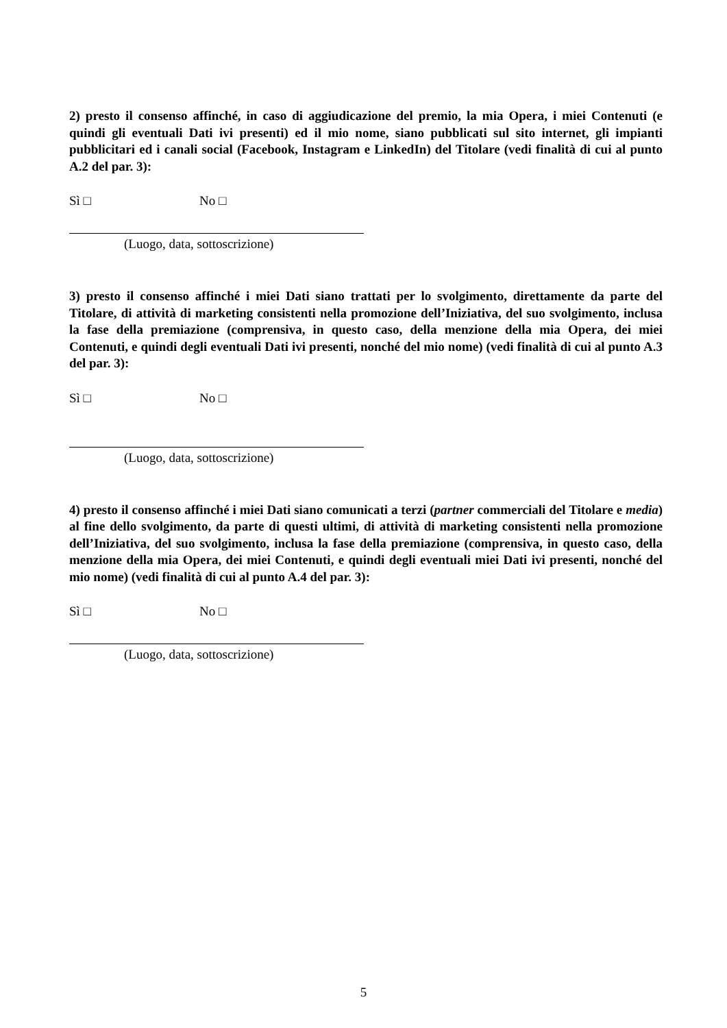2) presto il consenso affinché, in caso di aggiudicazione del premio, la mia Opera, i miei Contenuti (e quindi gli eventuali Dati ivi presenti) ed il mio nome, siano pubblicati sul sito internet, gli impianti pubblicitari ed i canali social (Facebook, Instagram e LinkedIn) del Titolare (vedi finalità di cui al punto A.2 del par. 3):
Sì □ No □
(Luogo, data, sottoscrizione)
3) presto il consenso affinché i miei Dati siano trattati per lo svolgimento, direttamente da parte del Titolare, di attività di marketing consistenti nella promozione dell’Iniziativa, del suo svolgimento, inclusa la fase della premiazione (comprensiva, in questo caso, della menzione della mia Opera, dei miei Contenuti, e quindi degli eventuali Dati ivi presenti, nonché del mio nome) (vedi finalità di cui al punto A.3 del par. 3):
Sì □ No □
(Luogo, data, sottoscrizione)
4) presto il consenso affinché i miei Dati siano comunicati a terzi (partner commerciali del Titolare e media) al fine dello svolgimento, da parte di questi ultimi, di attività di marketing consistenti nella promozione dell’Iniziativa, del suo svolgimento, inclusa la fase della premiazione (comprensiva, in questo caso, della menzione della mia Opera, dei miei Contenuti, e quindi degli eventuali miei Dati ivi presenti, nonché del mio nome) (vedi finalità di cui al punto A.4 del par. 3):
Sì □ No □
(Luogo, data, sottoscrizione)
5